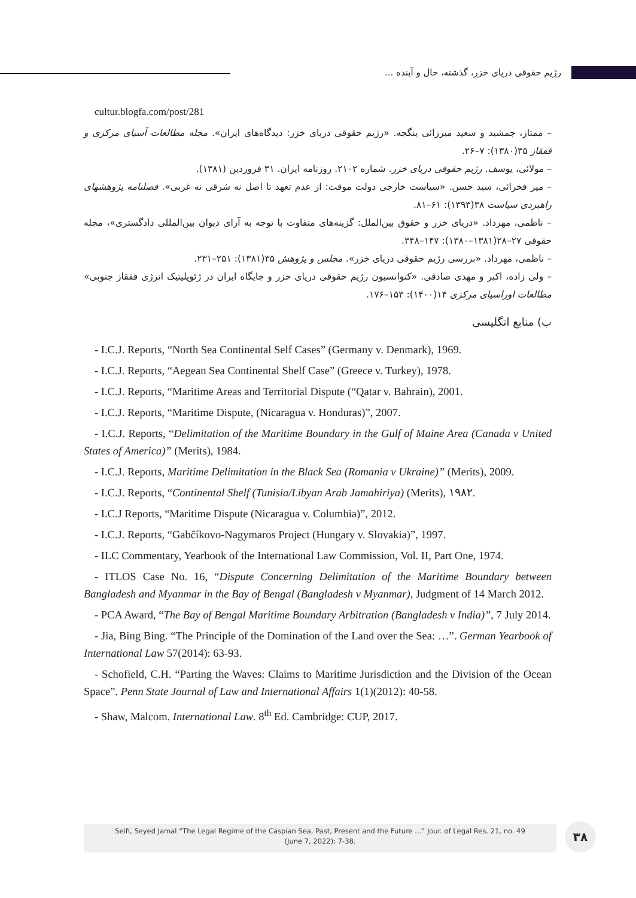رژیم حقوقی دریای خزر، گذشته، حال و آینده ...
cultur.blogfa.com/post/281
– ممتاز، جمشید و سعید میرزائی ینگجه. «رژیم حقوقی دریای خزر: دیدگاه‌های ایران». مجله مطالعات آسیای مرکزی و قفقاز ۳۵(۱۳۸۰): ۷–۲۶.
– مولائی، یوسف. رژیم حقوقی دریای خزر. شماره ۲۱۰۲. روزنامه ایران. ۳۱ فروردین (۱۳۸۱).
– میر فخرائی، سید حسن. «سیاست خارجی دولت موقت: از عدم تعهد تا اصل نه شرقی نه غربی». فصلنامه پژوهشهای راهبردی سیاست ۳۸(۱۳۹۳): ۶۱–۸۱.
– ناظمی، مهرداد. «دریای خزر و حقوق بین‌الملل: گزینه‌های متفاوت با توجه به آرای دیوان بین‌المللی دادگستری»، مجله حقوقی ۲۷–۲۸(۱۳۸۱–۱۳۸۰): ۱۴۷–۳۴۸.
– ناظمی، مهرداد. «بررسی رژیم حقوقی دریای خزر». مجلس و پژوهش ۳۵(۱۳۸۱): ۲۵۱–۲۳۱.
– ولی زاده، اکبر و مهدی صادقی. «کنوانسیون رژیم حقوقی دریای خزر و جایگاه ایران در ژئوپلیتیک انرژی قفقاز جنوبی» مطالعات اوراسیای مرکزی ۱۴(۱۴۰۰): ۱۵۳–۱۷۶.
ب) منابع انگلیسی
- I.C.J. Reports, “North Sea Continental Self Cases” (Germany v. Denmark), 1969.
- I.C.J. Reports, “Aegean Sea Continental Shelf Case” (Greece v. Turkey), 1978.
- I.C.J. Reports, “Maritime Areas and Territorial Dispute (“Qatar v. Bahrain), 2001.
- I.C.J. Reports, “Maritime Dispute, (Nicaragua v. Honduras)”, 2007.
- I.C.J. Reports, “Delimitation of the Maritime Boundary in the Gulf of Maine Area (Canada v United States of America)” (Merits), 1984.
- I.C.J. Reports, Maritime Delimitation in the Black Sea (Romania v Ukraine)” (Merits), 2009.
- I.C.J. Reports, “Continental Shelf (Tunisia/Libyan Arab Jamahiriya) (Merits), ۱۹۸۲.
- I.C.J Reports, “Maritime Dispute (Nicaragua v. Columbia)”, 2012.
- I.C.J. Reports, “Gabčíkovo-Nagymaros Project (Hungary v. Slovakia)”, 1997.
- ILC Commentary, Yearbook of the International Law Commission, Vol. II, Part One, 1974.
- ITLOS Case No. 16, “Dispute Concerning Delimitation of the Maritime Boundary between Bangladesh and Myanmar in the Bay of Bengal (Bangladesh v Myanmar), Judgment of 14 March 2012.
- PCA Award, “The Bay of Bengal Maritime Boundary Arbitration (Bangladesh v India)”, 7 July 2014.
- Jia, Bing Bing. “The Principle of the Domination of the Land over the Sea: …”. German Yearbook of International Law 57(2014): 63-93.
- Schofield, C.H. “Parting the Waves: Claims to Maritime Jurisdiction and the Division of the Ocean Space”. Penn State Journal of Law and International Affairs 1(1)(2012): 40-58.
- Shaw, Malcom. International Law. 8<sup>th</sup> Ed. Cambridge: CUP, 2017.
Seifi, Seyed Jamal “The Legal Regime of the Caspian Sea, Past, Present and the Future ...” Jour. of Legal Res. 21, no. 49
(June 7, 2022): 7-38.
۳۸